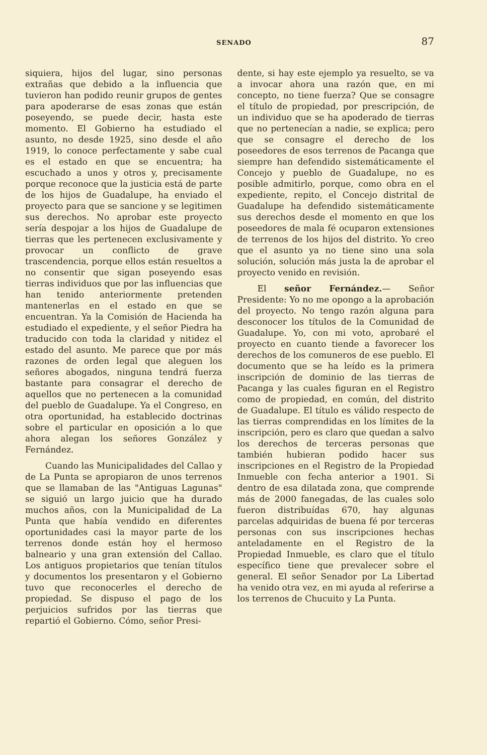SENADO 87
siquiera, hijos del lugar, sino personas extrañas que debido a la influencia que tuvieron han podido reunir grupos de gentes para apoderarse de esas zonas que están poseyendo, se puede decir, hasta este momento. El Gobierno ha estudiado el asunto, no desde 1925, sino desde el año 1919, lo conoce perfectamente y sabe cual es el estado en que se encuentra; ha escuchado a unos y otros y, precisamente porque reconoce que la justicia está de parte de los hijos de Guadalupe, ha enviado el proyecto para que se sancione y se legitimen sus derechos. No aprobar este proyecto sería despojar a los hijos de Guadalupe de tierras que les pertenecen exclusivamente y provocar un conflicto de grave trascendencia, porque ellos están resueltos a no consentir que sigan poseyendo esas tierras individuos que por las influencias que han tenido anteriormente pretenden mantenerlas en el estado en que se encuentran. Ya la Comisión de Hacienda ha estudiado el expediente, y el señor Piedra ha traducido con toda la claridad y nitidez el estado del asunto. Me parece que por más razones de orden legal que aleguen los señores abogados, ninguna tendrá fuerza bastante para consagrar el derecho de aquellos que no pertenecen a la comunidad del pueblo de Guadalupe. Ya el Congreso, en otra oportunidad, ha establecido doctrinas sobre el particular en oposición a lo que ahora alegan los señores González y Fernández.
Cuando las Municipalidades del Callao y de La Punta se apropiaron de unos terrenos que se llamaban de las "Antiguas Lagunas" se siguió un largo juicio que ha durado muchos años, con la Municipalidad de La Punta que había vendido en diferentes oportunidades casi la mayor parte de los terrenos donde están hoy el hermoso balneario y una gran extensión del Callao. Los antiguos propietarios que tenían títulos y documentos los presentaron y el Gobierno tuvo que reconocerles el derecho de propiedad. Se dispuso el pago de los perjuicios sufridos por las tierras que repartió el Gobierno. Cómo, señor Presi-
dente, si hay este ejemplo ya resuelto, se va a invocar ahora una razón que, en mi concepto, no tiene fuerza? Que se consagre el título de propiedad, por prescripción, de un individuo que se ha apoderado de tierras que no pertenecían a nadie, se explica; pero que se consagre el derecho de los poseedores de esos terrenos de Pacanga que siempre han defendido sistemáticamente el Concejo y pueblo de Guadalupe, no es posible admitirlo, porque, como obra en el expediente, repito, el Concejo distrital de Guadalupe ha defendido sistemáticamente sus derechos desde el momento en que los poseedores de mala fé ocuparon extensiones de terrenos de los hijos del distrito. Yo creo que el asunto ya no tiene sino una sola solución, solución más justa la de aprobar el proyecto venido en revisión.
El señor Fernández.— Señor Presidente: Yo no me opongo a la aprobación del proyecto. No tengo razón alguna para desconocer los títulos de la Comunidad de Guadalupe. Yo, con mi voto, aprobaré el proyecto en cuanto tiende a favorecer los derechos de los comuneros de ese pueblo. El documento que se ha leído es la primera inscripción de dominio de las tierras de Pacanga y las cuales figuran en el Registro como de propiedad, en común, del distrito de Guadalupe. El título es válido respecto de las tierras comprendidas en los límites de la inscripción, pero es claro que quedan a salvo los derechos de terceras personas que también hubieran podido hacer sus inscripciones en el Registro de la Propiedad Inmueble con fecha anterior a 1901. Si dentro de esa dilatada zona, que comprende más de 2000 fanegadas, de las cuales solo fueron distribuídas 670, hay algunas parcelas adquiridas de buena fé por terceras personas con sus inscripciones hechas anteladamente en el Registro de la Propiedad Inmueble, es claro que el título específico tiene que prevalecer sobre el general. El señor Senador por La Libertad ha venido otra vez, en mi ayuda al referirse a los terrenos de Chucuito y La Punta.